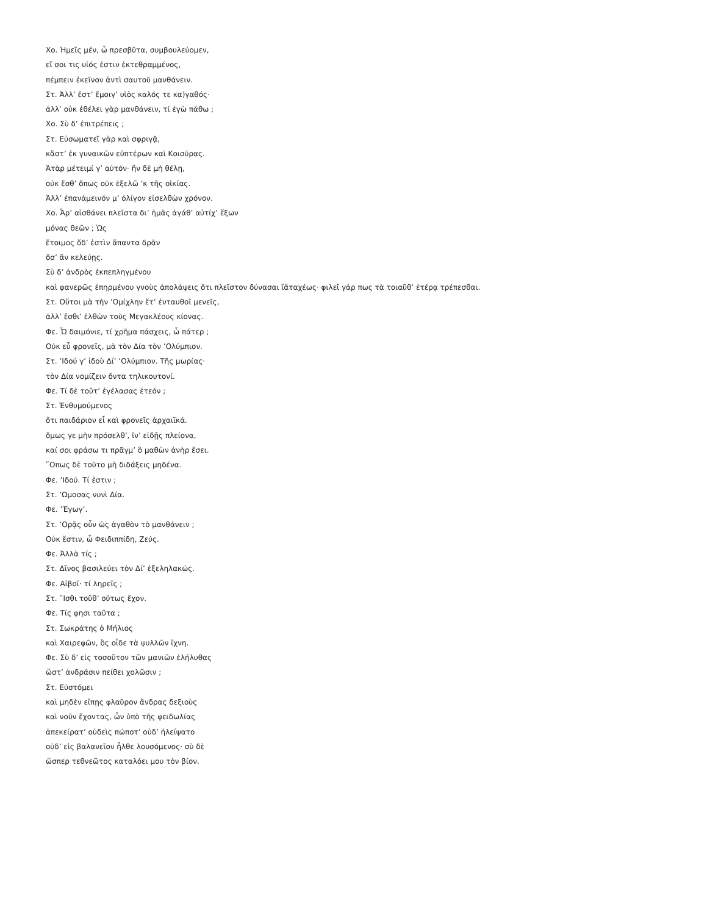Χο. Ἡμεῖς μέν, ὦ πρεσβῦτα, συμβουλεύομεν,
εἴ σοι τις υἱός ἐστιν ἐκτεθραμμένος,
πέμπειν ἐκεῖνον ἀντὶ σαυτοῦ μανθάνειν.
Στ. Ἀλλ’ ἔστ’ ἔμοιγ’ υἱὸς καλός τε κα)γαθός·
ἀλλ’ οὐκ ἐθέλει γὰρ μανθάνειν, τί ἐγὼ πάθω ;
Χο. Σὺ δ’ ἐπιτρέπεις ;
Στ. Εὐσωματεῖ γὰρ καὶ σφριγᾷ,
κἄστ’ ἐκ γυναικῶν εὐπτέρων καὶ Κοισύρας.
Ἀτὰρ μέτειμί γ’ αὐτόν· ἢν δὲ μὴ θέλῃ,
οὐκ ἔσθ’ ὅπως οὐκ ἐξελῶ ’κ τῆς οἰκίας.
Ἀλλ’ ἐπανάμεινόν μ’ ὀλίγον εἰσελθὼν χρόνον.
Χο. Ἆρ’ αἰσθάνει πλεῖστα δι’ ἡμᾶς ἀγάθ’ αὐτίχ’ ἕξων
μόνας θεῶν ; Ὡς
ἕτοιμος ὅδ’ ἐστὶν ἅπαντα δρᾶν
ὅσ’ ἂν κελεύῃς.
Σὺ δ’ ἀνδρὸς ἐκπεπληγμένου
καὶ φανερῶς ἐπηρμένου γνοὺς ἀπολάψεις ὅτι πλεῖστον δύνασαι ἴἅταχέως· φιλεῖ γάρ πως τὰ τοιαῦθ’ ἑτέρᾳ τρέπεσθαι.
Στ. Οὔτοι μὰ τὴν ’Ομίχλην ἔτ’ ἐνταυθοῖ μενεῖς,
ἀλλ’ ἔσθι’ ἐλθὼν τοὺς Μεγακλέους κίονας.
Φε. Ὦ δαιμόνιε, τί χρῆμα πάσχεις, ὦ πάτερ ;
Οὐκ εὖ φρονεῖς, μὰ τὸν Δία τὸν ’Ολύμπιον.
Στ. ’Ιδού γ’ ἰδοὺ Δί’ ’Ολύμπιον. Τῆς μωρίας·
τὸν Δία νομίζειν ὄντα τηλικουτονί.
Φε. Τί δὲ τοῦτ’ ἐγέλασας ἐτεόν ;
Στ. Ἐνθυμούμενος
ὅτι παιδάριον εἶ καὶ φρονεῖς ἀρχαιϊκά.
ὅμως γε μὴν πρόσελθ’, ἵν’ εἰδῇς πλείονα,
καί σοι φράσω τι πρᾶγμ’ ὃ μαθὼν ἀνὴρ ἔσει.
῞Οπως δὲ τοῦτο μὴ διδάξεις μηδένα.
Φε. ’Ιδού. Τί ἐστιν ;
Στ. ’Ωμοσας νυνὶ Δία.
Φε. ’Έγωγ’.
Στ. ’Ορᾷς οὖν ὡς ἀγαθὸν τὸ μανθάνειν ;
Οὐκ ἔστιν, ὦ Φειδιππίδη, Ζεύς.
Φε. Ἀλλὰ τίς ;
Στ. Δῖνος βασιλεύει τὸν Δί’ ἐξεληλακώς.
Φε. Αἰβοῖ· τί ληρεῖς ;
Στ. ῎Ισθι τοῦθ’ οὕτως ἔχον.
Φε. Τίς φησι ταῦτα ;
Στ. Σωκράτης ὁ Μήλιος
καὶ Χαιρεφῶν, ὃς οἶδε τὰ ψυλλῶν ἴχνη.
Φε. Σὺ δ’ εἰς τοσοῦτον τῶν μανιῶν ἐλήλυθας
ὥστ’ ἀνδράσιν πείθει χολῶσιν ;
Στ. Εὐστόμει
καὶ μηδὲν εἴπῃς φλαῦρον ἄνδρας δεξιοὺς
καὶ νοῦν ἔχοντας, ὧν ὑπὸ τῆς φειδωλίας
ἀπεκείρατ’ οὐδεὶς πώποτ’ οὐδ’ ἠλείψατο
οὐδ’ εἰς βαλανεῖον ἦλθε λουσόμενος· σὺ δὲ
ὥσπερ τεθνεῶτος καταλόει μου τὸν βίον.